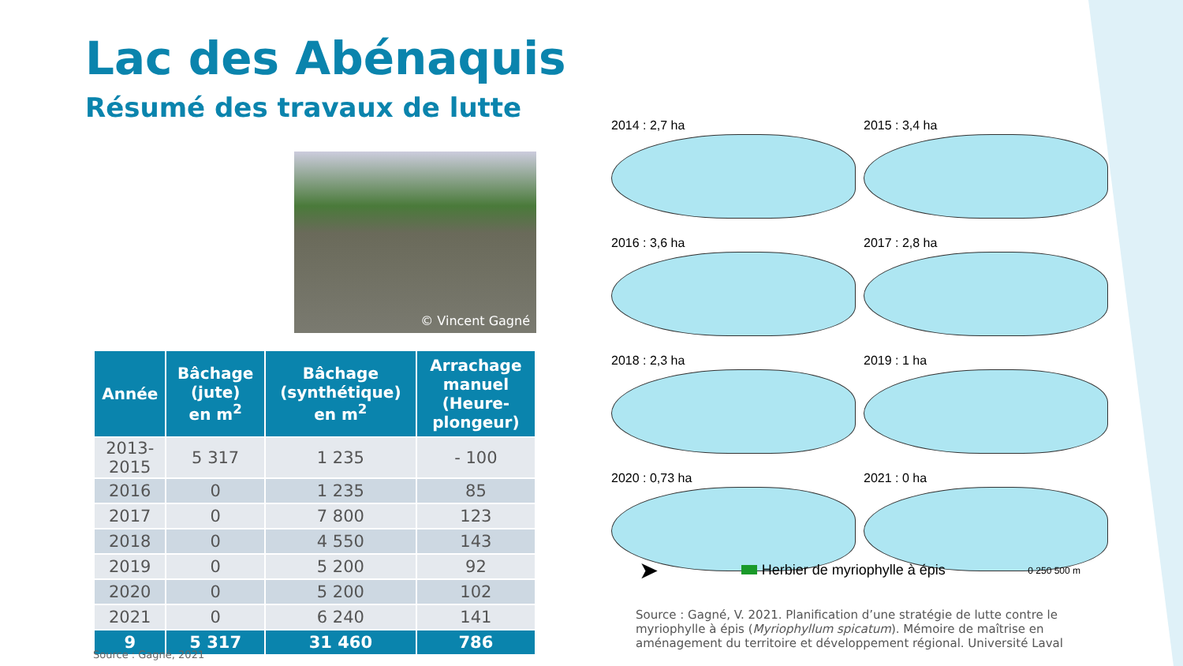Lac des Abénaquis
Résumé des travaux de lutte
© Vincent Gagné
| Année | Bâchage (jute) en m<sup>2</sup> | Bâchage (synthétique) en m<sup>2</sup> | Arrachage manuel (Heure-plongeur) |
| --- | --- | --- | --- |
| 2013-2015 | 5 317 | 1 235 | - 100 |
| 2016 | 0 | 1 235 | 85 |
| 2017 | 0 | 7 800 | 123 |
| 2018 | 0 | 4 550 | 143 |
| 2019 | 0 | 5 200 | 92 |
| 2020 | 0 | 5 200 | 102 |
| 2021 | 0 | 6 240 | 141 |
| 9 | 5 317 | 31 460 | 786 |
Source : Gagné, 2021
2014 : 2,7 ha
2015 : 3,4 ha
2016 : 3,6 ha
2017 : 2,8 ha
2018 : 2,3 ha
2019 : 1 ha
2020 : 0,73 ha
2021 : 0 ha
➤ Herbier de myriophylle à épis 0 250 500 m
Source : Gagné, V. 2021. Planification d’une stratégie de lutte contre le myriophylle à épis (Myriophyllum spicatum). Mémoire de maîtrise en aménagement du territoire et développement régional. Université Laval